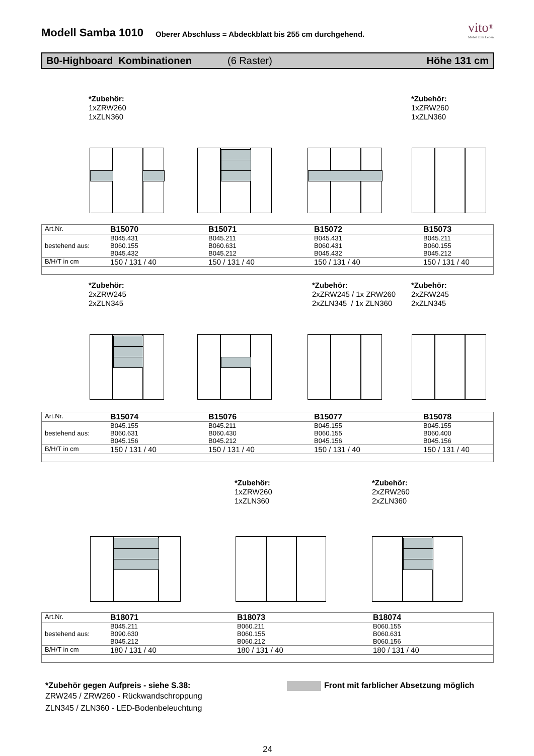Modell Samba 1010
Oberer Abschluss = Abdeckblatt bis 255 cm durchgehend.
vito<sup>®</sup>
Möbel zum Leben
B0-Highboard Kombinationen (6 Raster) Höhe 131 cm
*Zubehör:
1xZRW260
1xZLN360
*Zubehör:
1xZRW260
1xZLN360
| Art.Nr. | B15070 | B15071 | B15072 | B15073 |
| bestehend aus: | B045.431 B060.155 B045.432 | B045.211 B060.631 B045.212 | B045.431 B060.431 B045.432 | B045.211 B060.155 B045.212 |
| B/H/T in cm | 150 / 131 / 40 | 150 / 131 / 40 | 150 / 131 / 40 | 150 / 131 / 40 |
*Zubehör:
2xZRW245
2xZLN345
*Zubehör:
2xZRW245 / 1x ZRW260
2xZLN345 / 1x ZLN360
*Zubehör:
2xZRW245
2xZLN345
| Art.Nr. | B15074 | B15076 | B15077 | B15078 |
| bestehend aus: | B045.155 B060.631 B045.156 | B045.211 B060.430 B045.212 | B045.155 B060.155 B045.156 | B045.155 B060.400 B045.156 |
| B/H/T in cm | 150 / 131 / 40 | 150 / 131 / 40 | 150 / 131 / 40 | 150 / 131 / 40 |
*Zubehör:
1xZRW260
1xZLN360
*Zubehör:
2xZRW260
2xZLN360
| Art.Nr. | B18071 | B18073 | B18074 |
| bestehend aus: | B045.211 B090.630 B045.212 | B060.211 B060.155 B060.212 | B060.155 B060.631 B060.156 |
| B/H/T in cm | 180 / 131 / 40 | 180 / 131 / 40 | 180 / 131 / 40 |
*Zubehör gegen Aufpreis - siehe S.38:
ZRW245 / ZRW260 - Rückwandschroppung
ZLN345 / ZLN360 - LED-Bodenbeleuchtung
Front mit farblicher Absetzung möglich
24